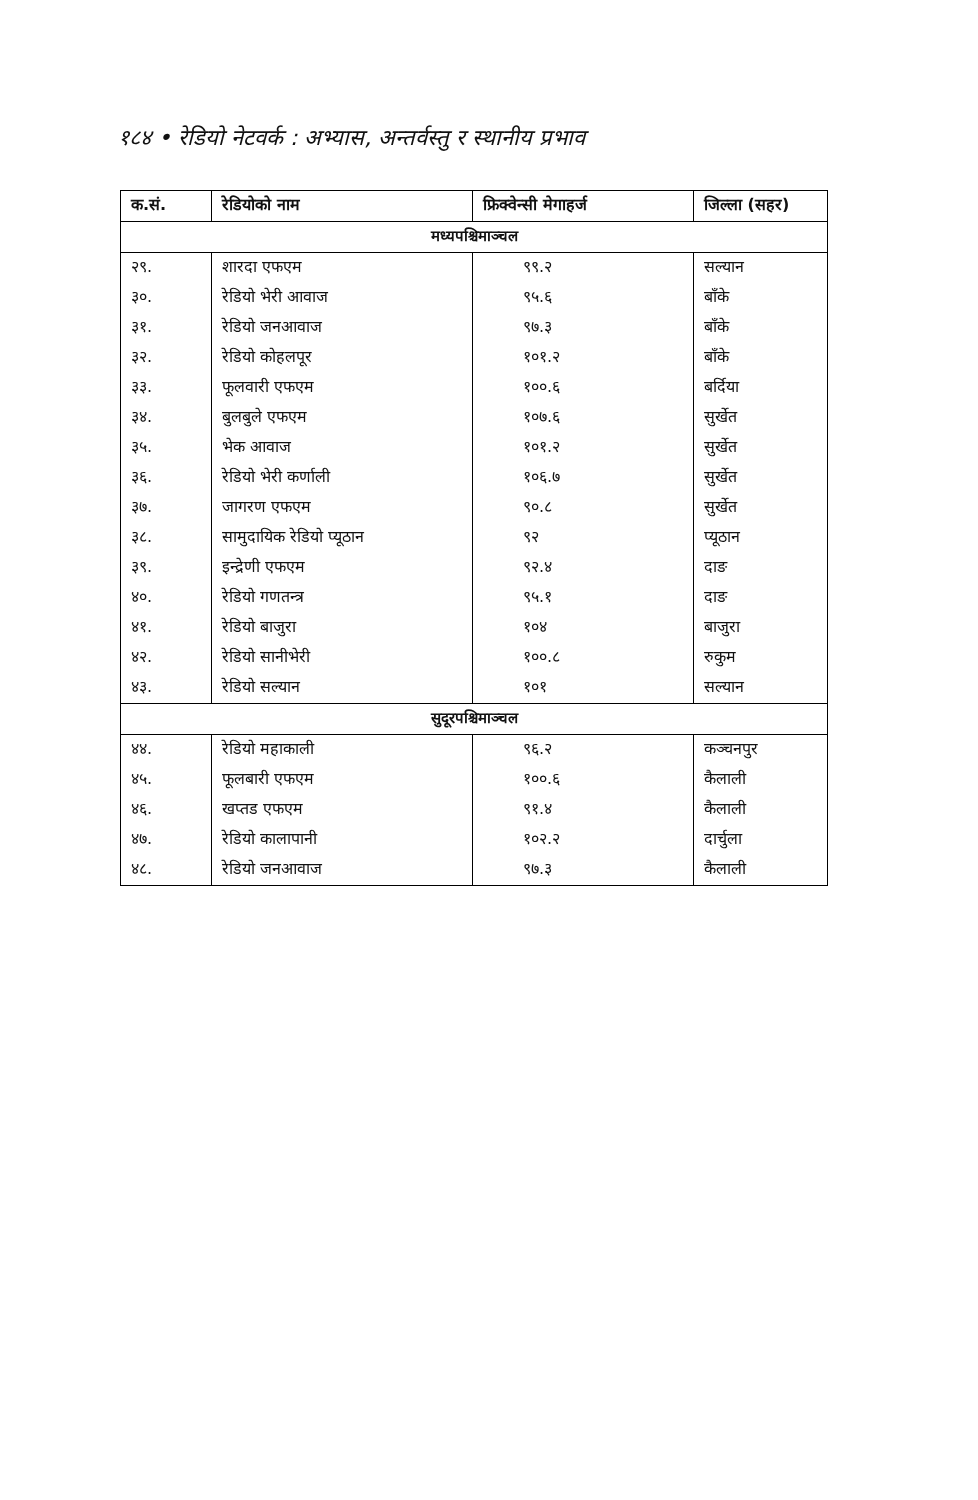१८४ • रेडियो नेटवर्क : अभ्यास, अन्तर्वस्तु र स्थानीय प्रभाव
| क.सं. | रेडियोको नाम | फ्रिक्वेन्सी मेगाहर्ज | जिल्ला (सहर) |
| --- | --- | --- | --- |
| मध्यपश्चिमाञ्चल | | | |
| २९. | शारदा एफएम | ९९.२ | सल्यान |
| ३०. | रेडियो भेरी आवाज | ९५.६ | बाँके |
| ३१. | रेडियो जनआवाज | ९७.३ | बाँके |
| ३२. | रेडियो कोहलपूर | १०१.२ | बाँके |
| ३३. | फूलवारी एफएम | १००.६ | बर्दिया |
| ३४. | बुलबुले एफएम | १०७.६ | सुर्खेत |
| ३५. | भेक आवाज | १०१.२ | सुर्खेत |
| ३६. | रेडियो भेरी कर्णाली | १०६.७ | सुर्खेत |
| ३७. | जागरण एफएम | ९०.८ | सुर्खेत |
| ३८. | सामुदायिक रेडियो प्यूठान | ९२ | प्यूठान |
| ३९. | इन्द्रेणी एफएम | ९२.४ | दाङ |
| ४०. | रेडियो गणतन्त्र | ९५.१ | दाङ |
| ४१. | रेडियो बाजुरा | १०४ | बाजुरा |
| ४२. | रेडियो सानीभेरी | १००.८ | रुकुम |
| ४३. | रेडियो सल्यान | १०१ | सल्यान |
| सुदूरपश्चिमाञ्चल | | | |
| ४४. | रेडियो महाकाली | ९६.२ | कञ्चनपुर |
| ४५. | फूलबारी एफएम | १००.६ | कैलाली |
| ४६. | खप्तड एफएम | ९१.४ | कैलाली |
| ४७. | रेडियो कालापानी | १०२.२ | दार्चुला |
| ४८. | रेडियो जनआवाज | ९७.३ | कैलाली |